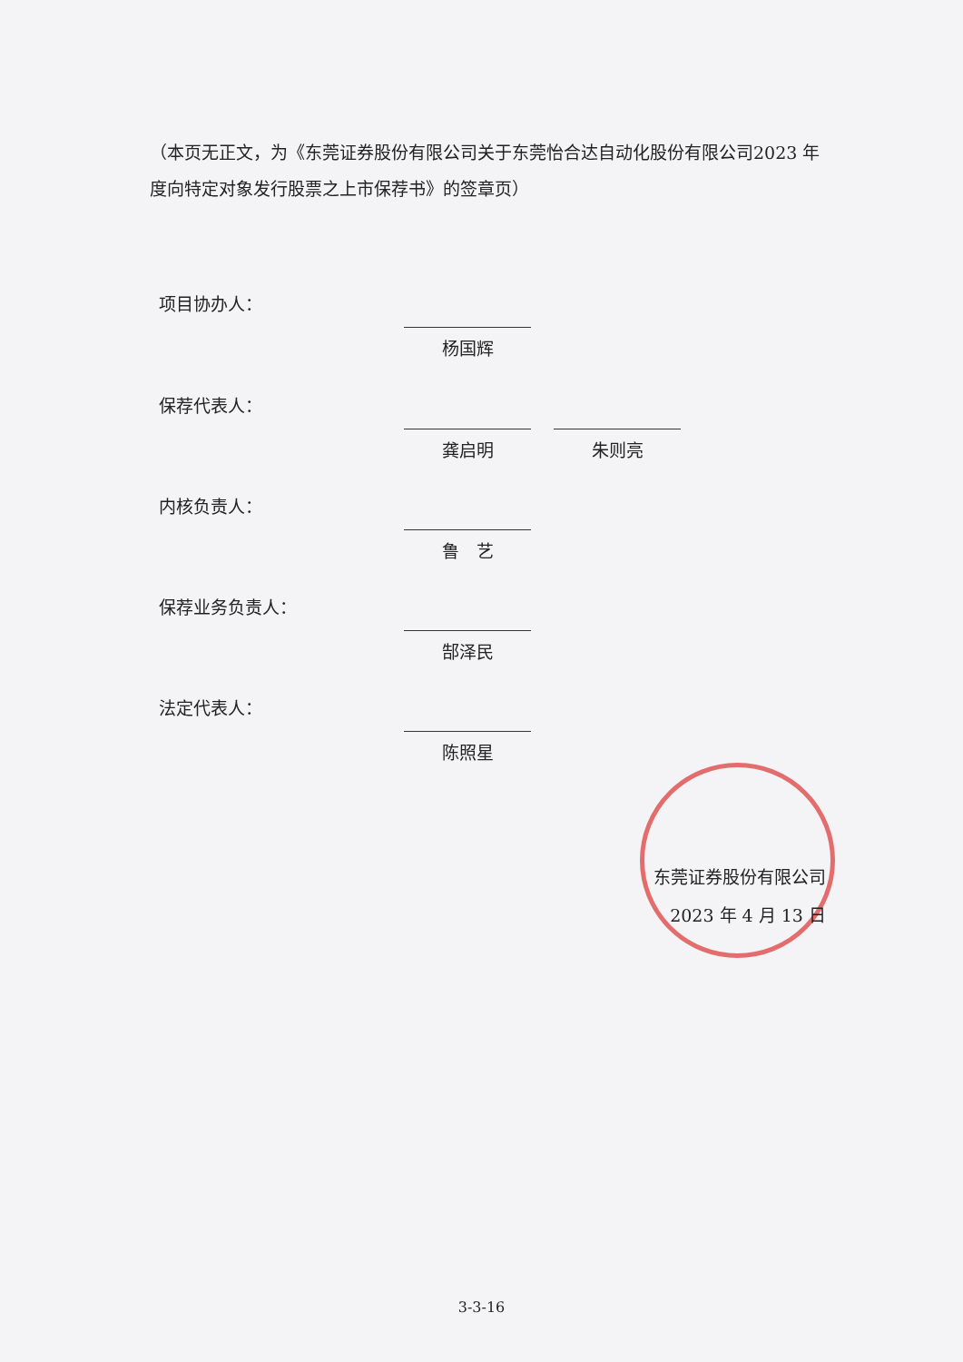（本页无正文，为《东莞证券股份有限公司关于东莞怡合达自动化股份有限公司2023 年度向特定对象发行股票之上市保荐书》的签章页）
项目协办人：
杨国辉
保荐代表人：
龚启明 朱则亮
内核负责人：
鲁　艺
保荐业务负责人：
郜泽民
法定代表人：
陈照星
东莞证券股份有限公司
2023 年 4 月 13 日
3-3-16